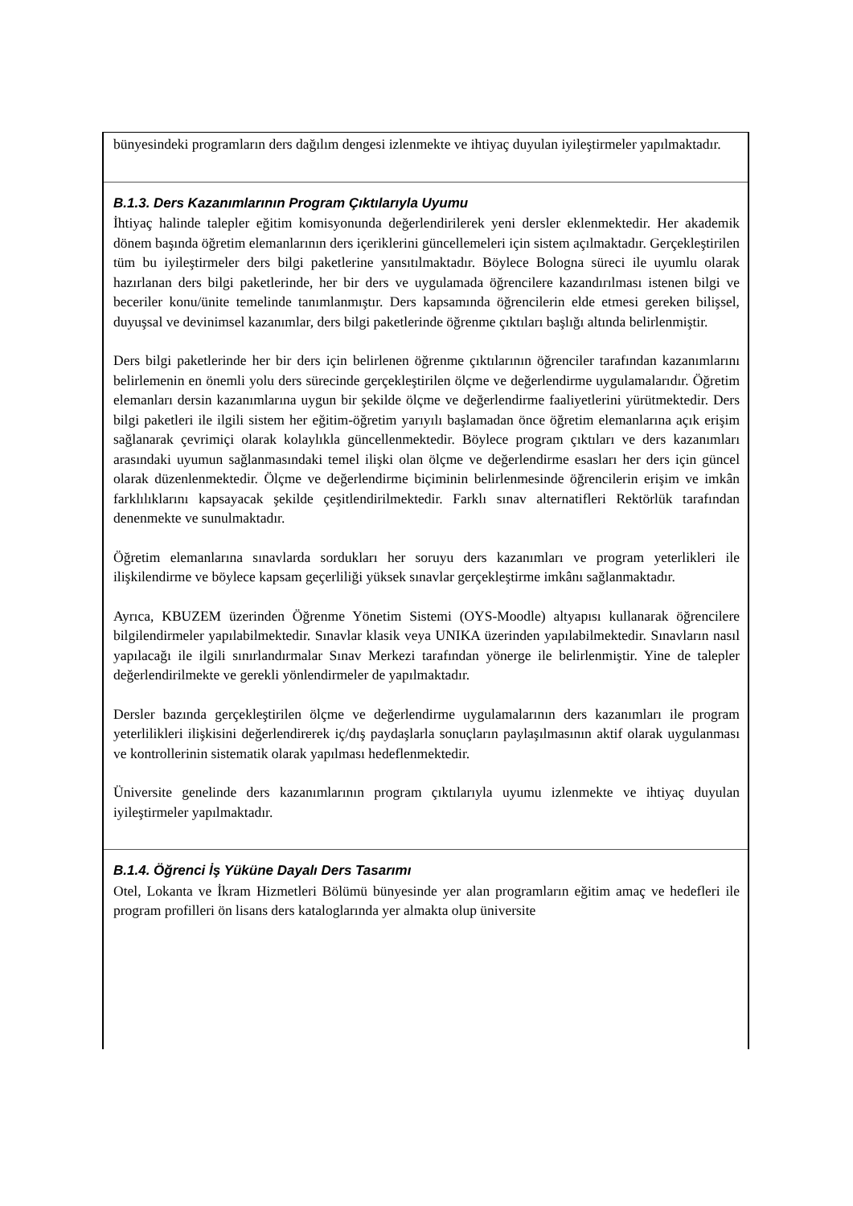bünyesindeki programların ders dağılım dengesi izlenmekte ve ihtiyaç duyulan iyileştirmeler yapılmaktadır.
B.1.3. Ders Kazanımlarının Program Çıktılarıyla Uyumu
İhtiyaç halinde talepler eğitim komisyonunda değerlendirilerek yeni dersler eklenmektedir. Her akademik dönem başında öğretim elemanlarının ders içeriklerini güncellemeleri için sistem açılmaktadır. Gerçekleştirilen tüm bu iyileştirmeler ders bilgi paketlerine yansıtılmaktadır. Böylece Bologna süreci ile uyumlu olarak hazırlanan ders bilgi paketlerinde, her bir ders ve uygulamada öğrencilere kazandırılması istenen bilgi ve beceriler konu/ünite temelinde tanımlanmıştır. Ders kapsamında öğrencilerin elde etmesi gereken bilişsel, duyuşsal ve devinimsel kazanımlar, ders bilgi paketlerinde öğrenme çıktıları başlığı altında belirlenmiştir.
Ders bilgi paketlerinde her bir ders için belirlenen öğrenme çıktılarının öğrenciler tarafından kazanımlarını belirlemenin en önemli yolu ders sürecinde gerçekleştirilen ölçme ve değerlendirme uygulamalarıdır. Öğretim elemanları dersin kazanımlarına uygun bir şekilde ölçme ve değerlendirme faaliyetlerini yürütmektedir. Ders bilgi paketleri ile ilgili sistem her eğitim-öğretim yarıyılı başlamadan önce öğretim elemanlarına açık erişim sağlanarak çevrimiçi olarak kolaylıkla güncellenmektedir. Böylece program çıktıları ve ders kazanımları arasındaki uyumun sağlanmasındaki temel ilişki olan ölçme ve değerlendirme esasları her ders için güncel olarak düzenlenmektedir. Ölçme ve değerlendirme biçiminin belirlenmesinde öğrencilerin erişim ve imkân farklılıklarını kapsayacak şekilde çeşitlendirilmektedir. Farklı sınav alternatifleri Rektörlük tarafından denenmekte ve sunulmaktadır.
Öğretim elemanlarına sınavlarda sordukları her soruyu ders kazanımları ve program yeterlikleri ile ilişkilendirme ve böylece kapsam geçerliliği yüksek sınavlar gerçekleştirme imkânı sağlanmaktadır.
Ayrıca, KBUZEM üzerinden Öğrenme Yönetim Sistemi (OYS-Moodle) altyapısı kullanarak öğrencilere bilgilendirmeler yapılabilmektedir. Sınavlar klasik veya UNIKA üzerinden yapılabilmektedir. Sınavların nasıl yapılacağı ile ilgili sınırlandırmalar Sınav Merkezi tarafından yönerge ile belirlenmiştir. Yine de talepler değerlendirilmekte ve gerekli yönlendirmeler de yapılmaktadır.
Dersler bazında gerçekleştirilen ölçme ve değerlendirme uygulamalarının ders kazanımları ile program yeterlilikleri ilişkisini değerlendirerek iç/dış paydaşlarla sonuçların paylaşılmasının aktif olarak uygulanması ve kontrollerinin sistematik olarak yapılması hedeflenmektedir.
Üniversite genelinde ders kazanımlarının program çıktılarıyla uyumu izlenmekte ve ihtiyaç duyulan iyileştirmeler yapılmaktadır.
B.1.4. Öğrenci İş Yüküne Dayalı Ders Tasarımı
Otel, Lokanta ve İkram Hizmetleri Bölümü bünyesinde yer alan programların eğitim amaç ve hedefleri ile program profilleri ön lisans ders kataloglarında yer almakta olup üniversite